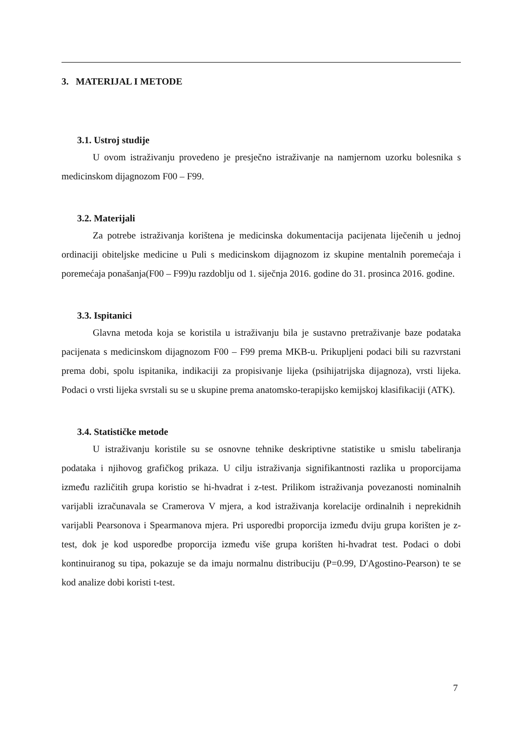3. MATERIJAL I METODE
3.1. Ustroj studije
U ovom istraživanju provedeno je presječno istraživanje na namjernom uzorku bolesnika s medicinskom dijagnozom F00 – F99.
3.2. Materijali
Za potrebe istraživanja korištena je medicinska dokumentacija pacijenata liječenih u jednoj ordinaciji obiteljske medicine u Puli s medicinskom dijagnozom iz skupine mentalnih poremećaja i poremećaja ponašanja(F00 – F99)u razdoblju od 1. siječnja 2016. godine do 31. prosinca 2016. godine.
3.3. Ispitanici
Glavna metoda koja se koristila u istraživanju bila je sustavno pretraživanje baze podataka pacijenata s medicinskom dijagnozom F00 – F99 prema MKB-u. Prikupljeni podaci bili su razvrstani prema dobi, spolu ispitanika, indikaciji za propisivanje lijeka (psihijatrijska dijagnoza), vrsti lijeka. Podaci o vrsti lijeka svrstali su se u skupine prema anatomsko-terapijsko kemijskoj klasifikaciji (ATK).
3.4. Statističke metode
U istraživanju koristile su se osnovne tehnike deskriptivne statistike u smislu tabeliranja podataka i njihovog grafičkog prikaza. U cilju istraživanja signifikantnosti razlika u proporcijama između različitih grupa koristio se hi-hvadrat i z-test. Prilikom istraživanja povezanosti nominalnih varijabli izračunavala se Cramerova V mjera, a kod istraživanja korelacije ordinalnih i neprekidnih varijabli Pearsonova i Spearmanova mjera. Pri usporedbi proporcija između dviju grupa korišten je z-test, dok je kod usporedbe proporcija između više grupa korišten hi-hvadrat test. Podaci o dobi kontinuiranog su tipa, pokazuje se da imaju normalnu distribuciju (P=0.99, D'Agostino-Pearson) te se kod analize dobi koristi t-test.
7